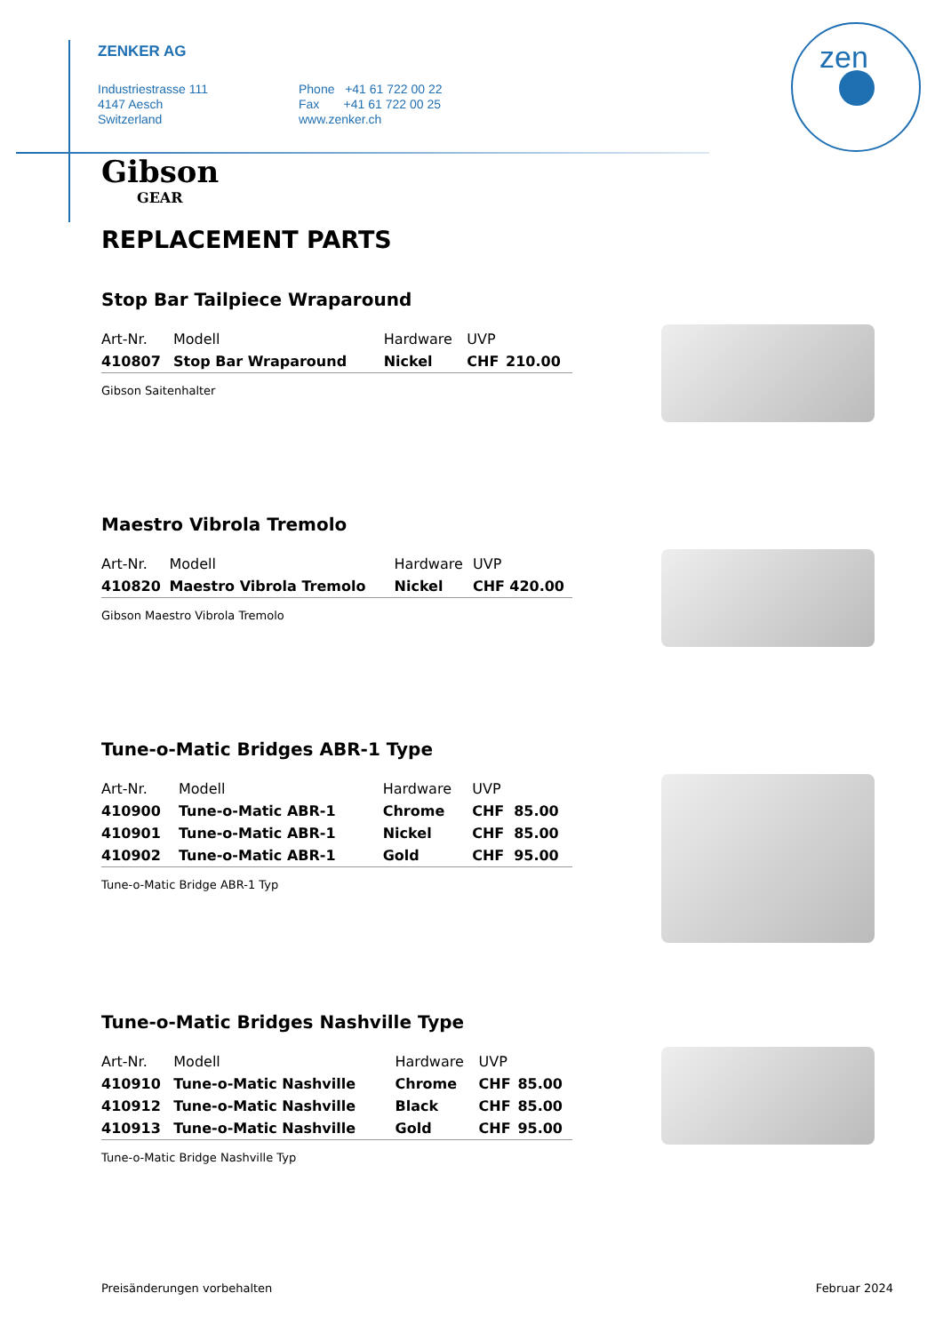zen
ZENKER AG
Industriestrasse 111
4147 Aesch
Switzerland
Phone +41 61 722 00 22
Fax +41 61 722 00 25
www.zenker.ch
Gibson
GEAR
REPLACEMENT PARTS
Stop Bar Tailpiece Wraparound
| Art-Nr. | Modell | Hardware | UVP | |
| --- | --- | --- | --- | --- |
| 410807 | Stop Bar Wraparound | Nickel | CHF | 210.00 |
Gibson Saitenhalter
Maestro Vibrola Tremolo
| Art-Nr. | Modell | Hardware | UVP | |
| --- | --- | --- | --- | --- |
| 410820 | Maestro Vibrola Tremolo | Nickel | CHF | 420.00 |
Gibson Maestro Vibrola Tremolo
Tune-o-Matic Bridges ABR-1 Type
| Art-Nr. | Modell | Hardware | UVP | |
| --- | --- | --- | --- | --- |
| 410900 | Tune-o-Matic ABR-1 | Chrome | CHF | 85.00 |
| 410901 | Tune-o-Matic ABR-1 | Nickel | CHF | 85.00 |
| 410902 | Tune-o-Matic ABR-1 | Gold | CHF | 95.00 |
Tune-o-Matic Bridge ABR-1 Typ
Tune-o-Matic Bridges Nashville Type
| Art-Nr. | Modell | Hardware | UVP | |
| --- | --- | --- | --- | --- |
| 410910 | Tune-o-Matic Nashville | Chrome | CHF | 85.00 |
| 410912 | Tune-o-Matic Nashville | Black | CHF | 85.00 |
| 410913 | Tune-o-Matic Nashville | Gold | CHF | 95.00 |
Tune-o-Matic Bridge Nashville Typ
Preisänderungen vorbehalten Februar 2024